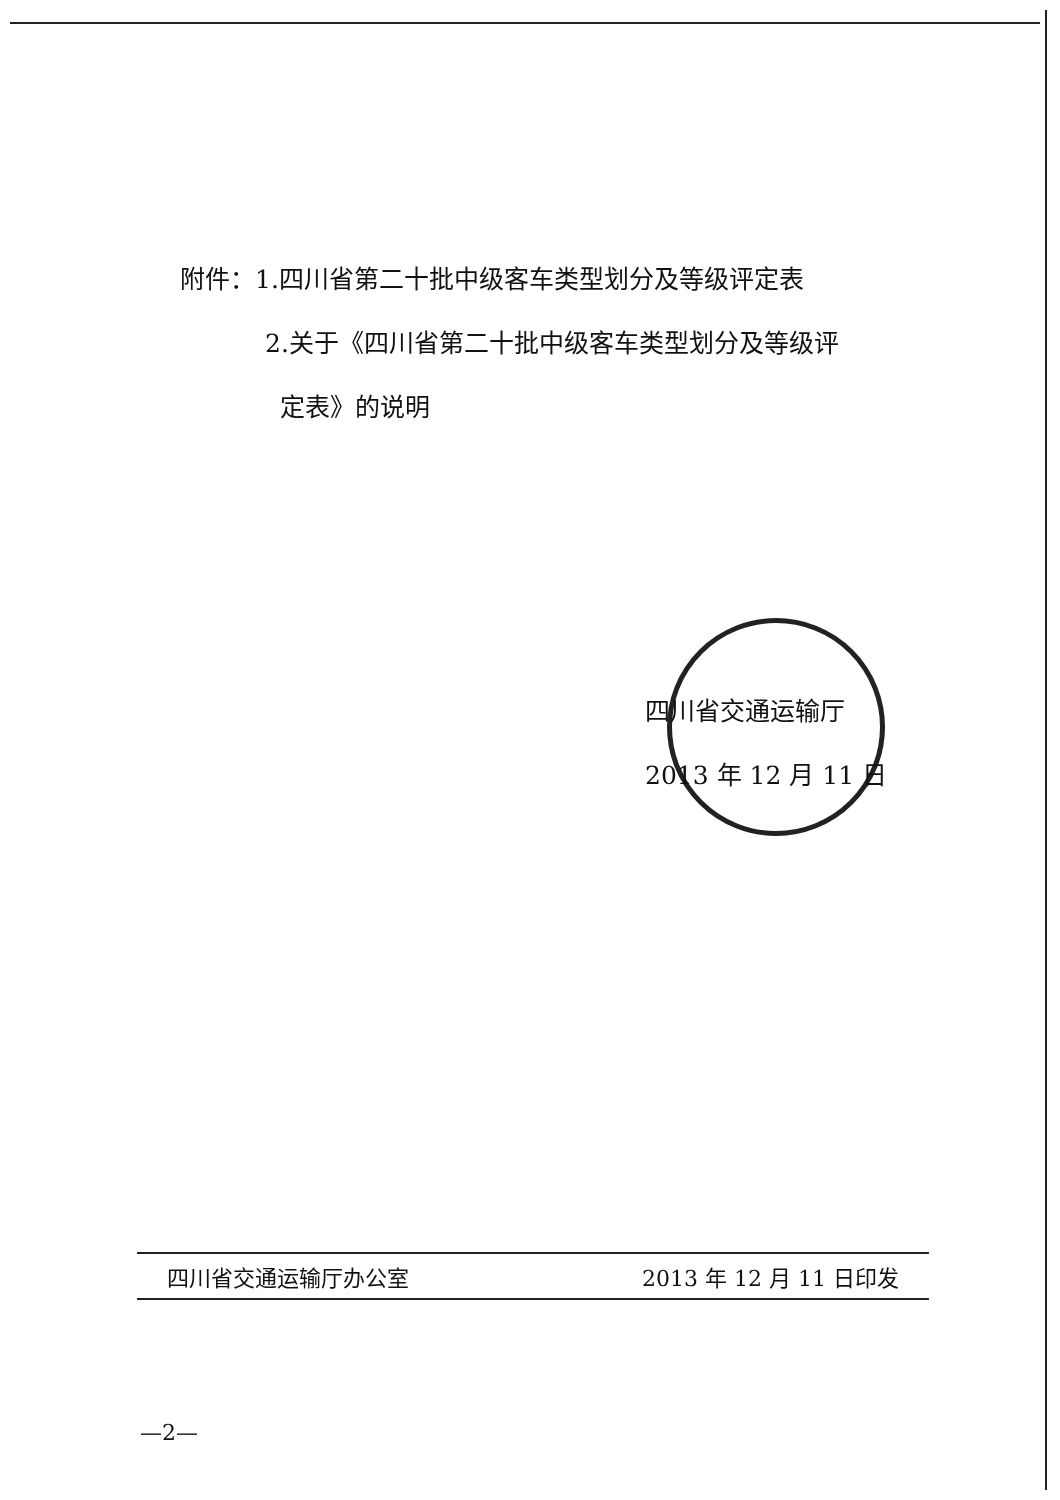附件：1.四川省第二十批中级客车类型划分及等级评定表
2.关于《四川省第二十批中级客车类型划分及等级评
定表》的说明
四川省交通运输厅
2013 年 12 月 11 日
四川省交通运输厅办公室 2013 年 12 月 11 日印发
—2—